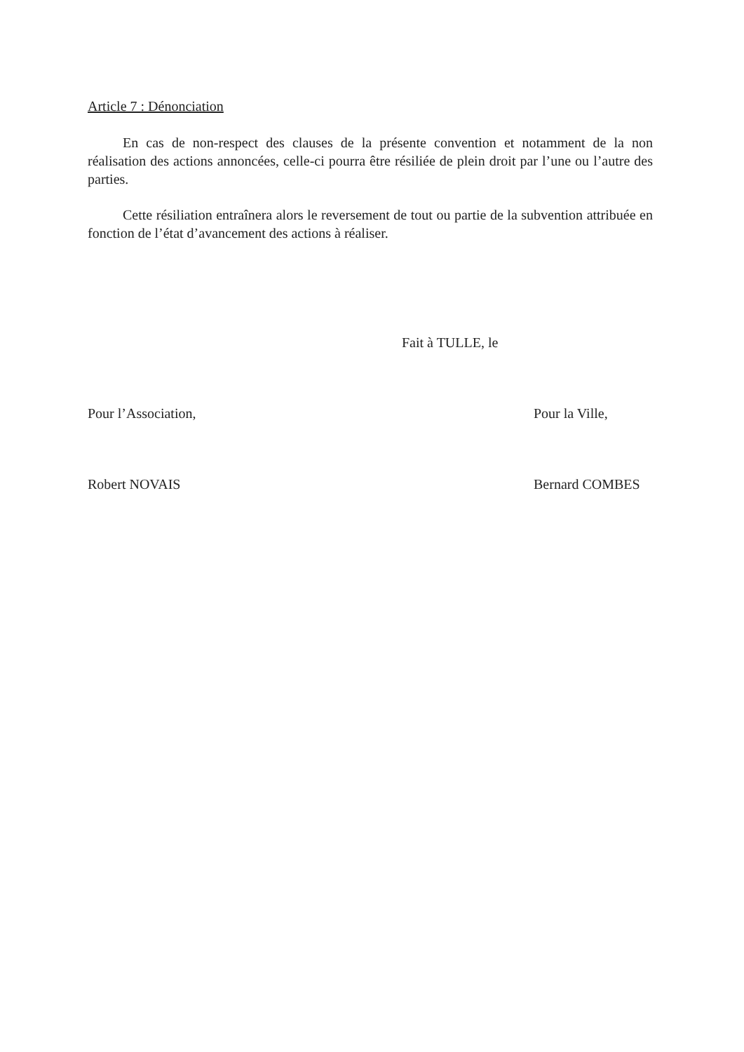Article 7 : Dénonciation
En cas de non-respect des clauses de la présente convention et notamment de la non réalisation des actions annoncées, celle-ci pourra être résiliée de plein droit par l’une ou l’autre des parties.
Cette résiliation entraînera alors le reversement de tout ou partie de la subvention attribuée en fonction de l’état d’avancement des actions à réaliser.
Fait à TULLE, le
Pour l’Association, Pour la Ville,
Robert NOVAIS Bernard COMBES